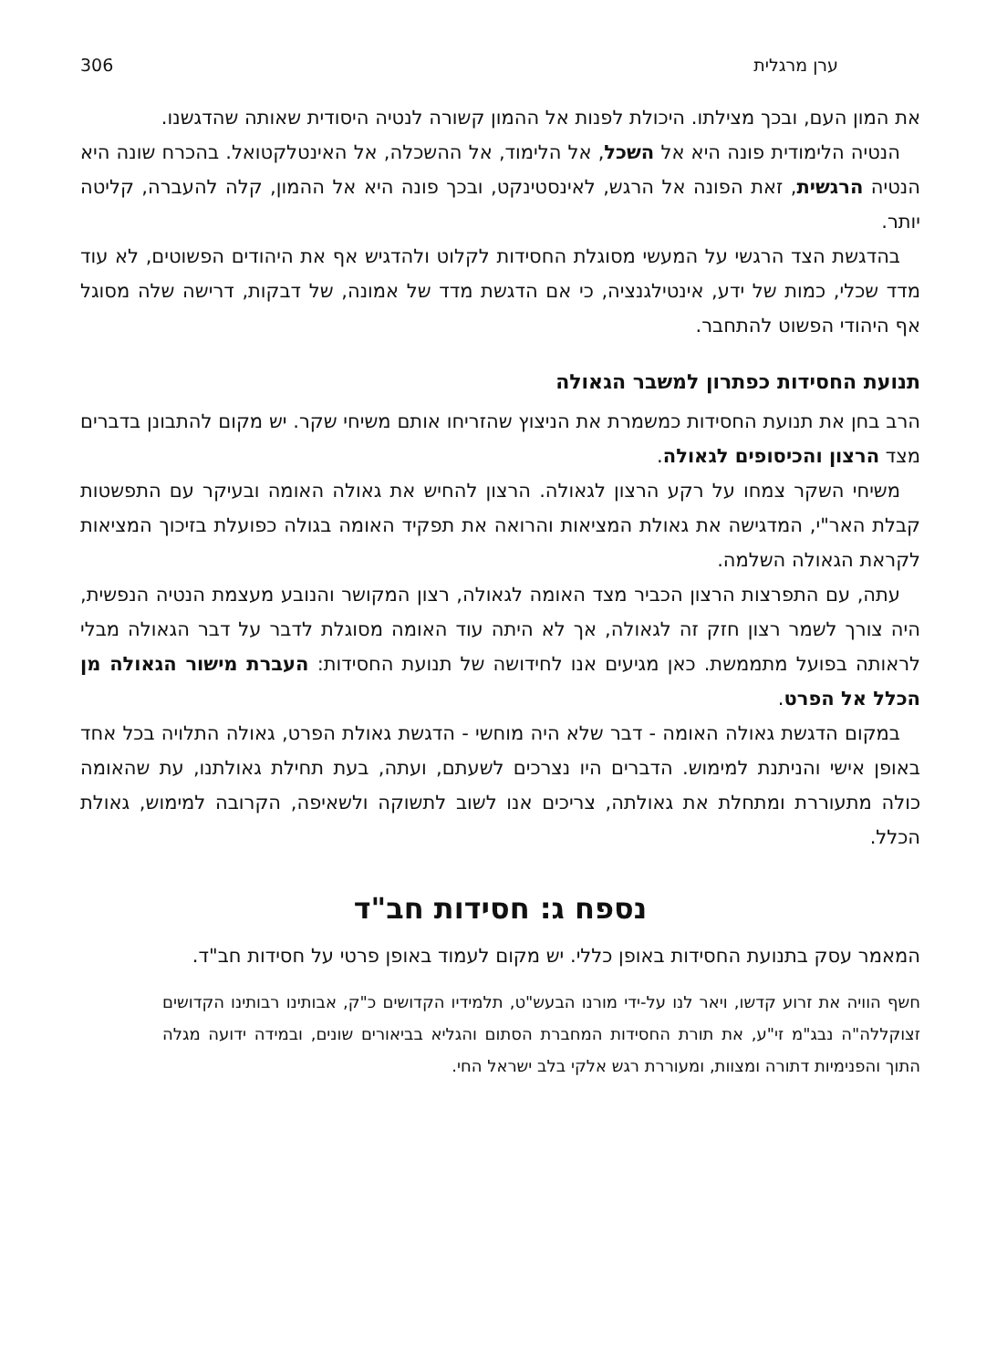ערן מרגלית 306
את המון העם, ובכך מצילתו. היכולת לפנות אל ההמון קשורה לנטיה היסודית שאותה שהדגשנו.
הנטיה הלימודית פונה היא אל השכל, אל הלימוד, אל ההשכלה, אל האינטלקטואל. בהכרח שונה היא הנטיה הרגשית, זאת הפונה אל הרגש, לאינסטינקט, ובכך פונה היא אל ההמון, קלה להעברה, קליטה יותר.
בהדגשת הצד הרגשי על המעשי מסוגלת החסידות לקלוט ולהדגיש אף את היהודים הפשוטים, לא עוד מדד שכלי, כמות של ידע, אינטילגנציה, כי אם הדגשת מדד של אמונה, של דבקות, דרישה שלה מסוגל אף היהודי הפשוט להתחבר.
תנועת החסידות כפתרון למשבר הגאולה
הרב בחן את תנועת החסידות כמשמרת את הניצוץ שהזריחו אותם משיחי שקר. יש מקום להתבונן בדברים מצד הרצון והכיסופים לגאולה.
משיחי השקר צמחו על רקע הרצון לגאולה. הרצון להחיש את גאולה האומה ובעיקר עם התפשטות קבלת האר"י, המדגישה את גאולת המציאות והרואה את תפקיד האומה בגולה כפועלת בזיכוך המציאות לקראת הגאולה השלמה.
עתה, עם התפרצות הרצון הכביר מצד האומה לגאולה, רצון המקושר והנובע מעצמת הנטיה הנפשית, היה צורך לשמר רצון חזק זה לגאולה, אך לא היתה עוד האומה מסוגלת לדבר על דבר הגאולה מבלי לראותה בפועל מתממשת. כאן מגיעים אנו לחידושה של תנועת החסידות: העברת מישור הגאולה מן הכלל אל הפרט.
במקום הדגשת גאולה האומה - דבר שלא היה מוחשי - הדגשת גאולת הפרט, גאולה התלויה בכל אחד באופן אישי והניתנת למימוש. הדברים היו נצרכים לשעתם, ועתה, בעת תחילת גאולתנו, עת שהאומה כולה מתעוררת ומתחלת את גאולתה, צריכים אנו לשוב לתשוקה ולשאיפה, הקרובה למימוש, גאולת הכלל.
נספח ג: חסידות חב"ד
המאמר עסק בתנועת החסידות באופן כללי. יש מקום לעמוד באופן פרטי על חסידות חב"ד.
חשף הוויה את זרוע קדשו, ויאר לנו על-ידי מורנו הבעש"ט, תלמידיו הקדושים כ"ק, אבותינו רבותינו הקדושים זצוקללה"ה נבג"מ זי"ע, את תורת החסידות המחברת הסתום והגליא בביאורים שונים, ובמידה ידועה מגלה התוך והפנימיות דתורה ומצוות, ומעוררת רגש אלקי בלב ישראל החי.